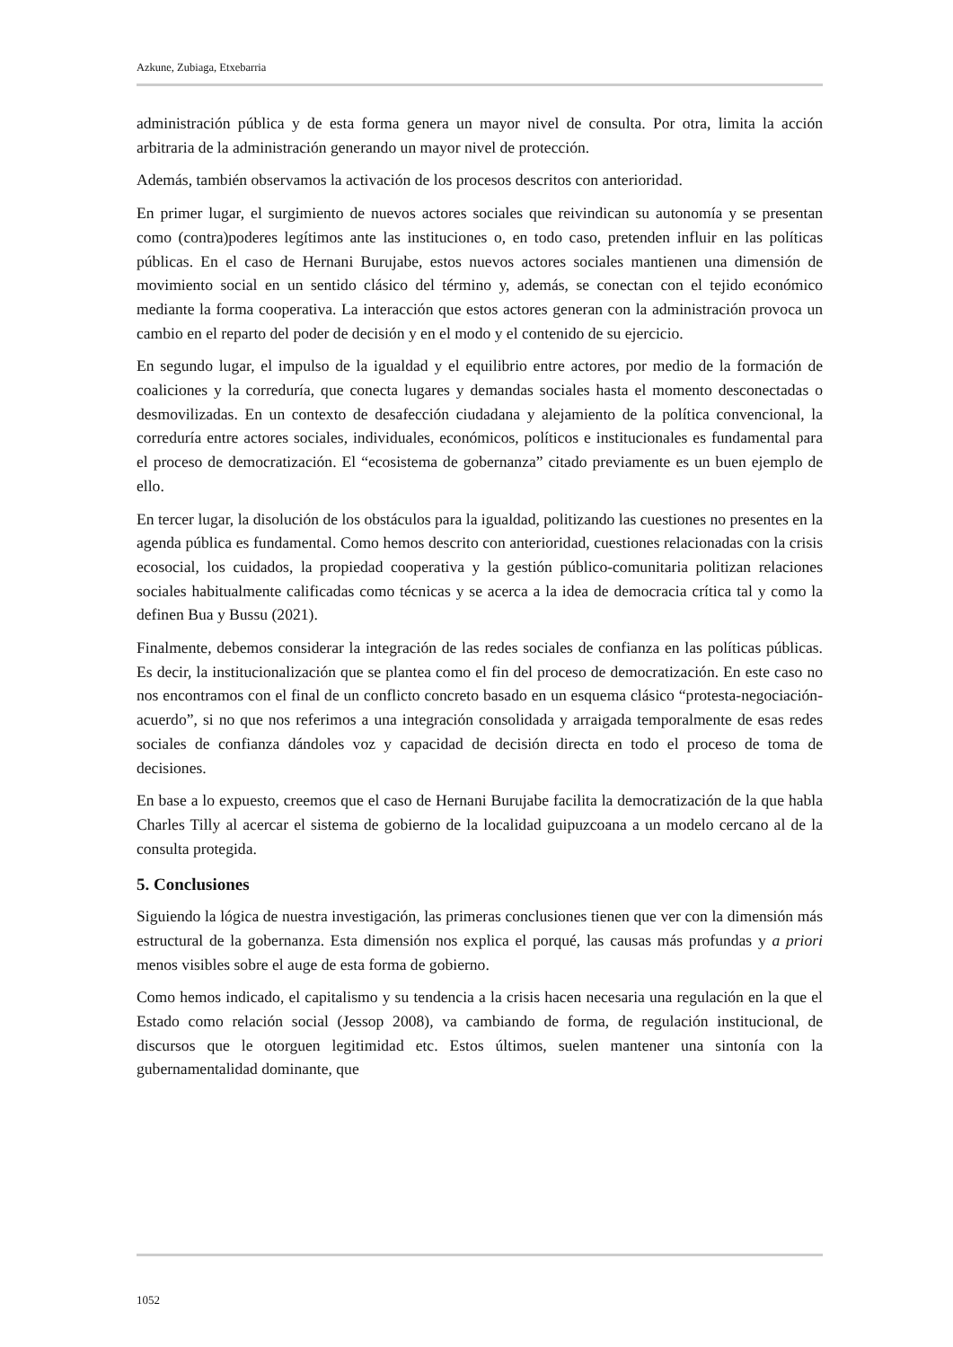Azkune, Zubiaga, Etxebarria
administración pública y de esta forma genera un mayor nivel de consulta. Por otra, limita la acción arbitraria de la administración generando un mayor nivel de protección.
Además, también observamos la activación de los procesos descritos con anterioridad.
En primer lugar, el surgimiento de nuevos actores sociales que reivindican su autonomía y se presentan como (contra)poderes legítimos ante las instituciones o, en todo caso, pretenden influir en las políticas públicas. En el caso de Hernani Burujabe, estos nuevos actores sociales mantienen una dimensión de movimiento social en un sentido clásico del término y, además, se conectan con el tejido económico mediante la forma cooperativa. La interacción que estos actores generan con la administración provoca un cambio en el reparto del poder de decisión y en el modo y el contenido de su ejercicio.
En segundo lugar, el impulso de la igualdad y el equilibrio entre actores, por medio de la formación de coaliciones y la correduría, que conecta lugares y demandas sociales hasta el momento desconectadas o desmovilizadas. En un contexto de desafección ciudadana y alejamiento de la política convencional, la correduría entre actores sociales, individuales, económicos, políticos e institucionales es fundamental para el proceso de democratización. El “ecosistema de gobernanza” citado previamente es un buen ejemplo de ello.
En tercer lugar, la disolución de los obstáculos para la igualdad, politizando las cuestiones no presentes en la agenda pública es fundamental. Como hemos descrito con anterioridad, cuestiones relacionadas con la crisis ecosocial, los cuidados, la propiedad cooperativa y la gestión público-comunitaria politizan relaciones sociales habitualmente calificadas como técnicas y se acerca a la idea de democracia crítica tal y como la definen Bua y Bussu (2021).
Finalmente, debemos considerar la integración de las redes sociales de confianza en las políticas públicas. Es decir, la institucionalización que se plantea como el fin del proceso de democratización. En este caso no nos encontramos con el final de un conflicto concreto basado en un esquema clásico “protesta-negociación-acuerdo”, si no que nos referimos a una integración consolidada y arraigada temporalmente de esas redes sociales de confianza dándoles voz y capacidad de decisión directa en todo el proceso de toma de decisiones.
En base a lo expuesto, creemos que el caso de Hernani Burujabe facilita la democratización de la que habla Charles Tilly al acercar el sistema de gobierno de la localidad guipuzcoana a un modelo cercano al de la consulta protegida.
5. Conclusiones
Siguiendo la lógica de nuestra investigación, las primeras conclusiones tienen que ver con la dimensión más estructural de la gobernanza. Esta dimensión nos explica el porqué, las causas más profundas y a priori menos visibles sobre el auge de esta forma de gobierno.
Como hemos indicado, el capitalismo y su tendencia a la crisis hacen necesaria una regulación en la que el Estado como relación social (Jessop 2008), va cambiando de forma, de regulación institucional, de discursos que le otorguen legitimidad etc. Estos últimos, suelen mantener una sintonía con la gubernamentalidad dominante, que
1052